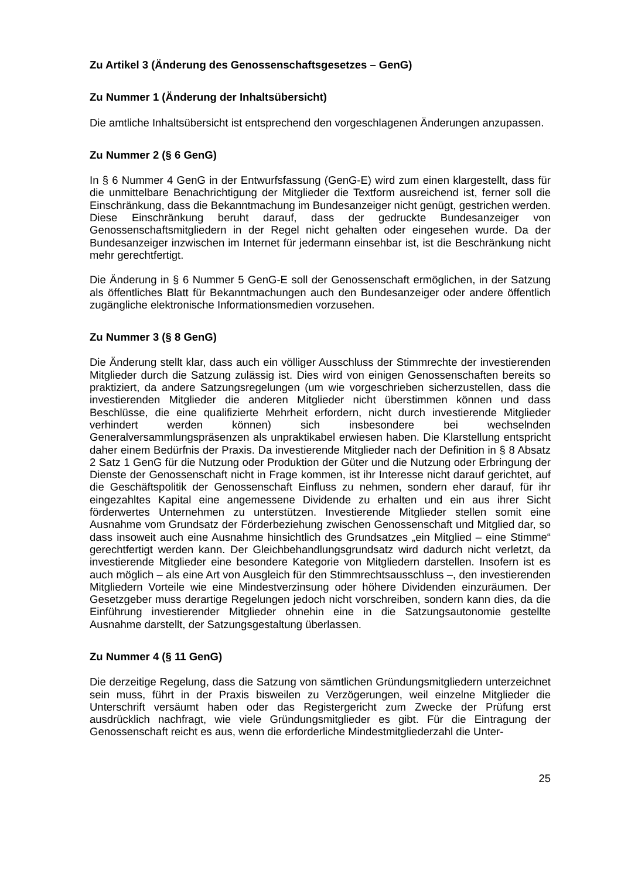Zu Artikel 3 (Änderung des Genossenschaftsgesetzes – GenG)
Zu Nummer 1 (Änderung der Inhaltsübersicht)
Die amtliche Inhaltsübersicht ist entsprechend den vorgeschlagenen Änderungen anzupassen.
Zu Nummer 2 (§ 6 GenG)
In § 6 Nummer 4 GenG in der Entwurfsfassung (GenG-E) wird zum einen klargestellt, dass für die unmittelbare Benachrichtigung der Mitglieder die Textform ausreichend ist, ferner soll die Einschränkung, dass die Bekanntmachung im Bundesanzeiger nicht genügt, gestrichen werden. Diese Einschränkung beruht darauf, dass der gedruckte Bundesanzeiger von Genossenschaftsmitgliedern in der Regel nicht gehalten oder eingesehen wurde. Da der Bundesanzeiger inzwischen im Internet für jedermann einsehbar ist, ist die Beschränkung nicht mehr gerechtfertigt.
Die Änderung in § 6 Nummer 5 GenG-E soll der Genossenschaft ermöglichen, in der Satzung als öffentliches Blatt für Bekanntmachungen auch den Bundesanzeiger oder andere öffentlich zugängliche elektronische Informationsmedien vorzusehen.
Zu Nummer 3 (§ 8 GenG)
Die Änderung stellt klar, dass auch ein völliger Ausschluss der Stimmrechte der investierenden Mitglieder durch die Satzung zulässig ist. Dies wird von einigen Genossenschaften bereits so praktiziert, da andere Satzungsregelungen (um wie vorgeschrieben sicherzustellen, dass die investierenden Mitglieder die anderen Mitglieder nicht überstimmen können und dass Beschlüsse, die eine qualifizierte Mehrheit erfordern, nicht durch investierende Mitglieder verhindert werden können) sich insbesondere bei wechselnden Generalversammlungspräsenzen als unpraktikabel erwiesen haben. Die Klarstellung entspricht daher einem Bedürfnis der Praxis. Da investierende Mitglieder nach der Definition in § 8 Absatz 2 Satz 1 GenG für die Nutzung oder Produktion der Güter und die Nutzung oder Erbringung der Dienste der Genossenschaft nicht in Frage kommen, ist ihr Interesse nicht darauf gerichtet, auf die Geschäftspolitik der Genossenschaft Einfluss zu nehmen, sondern eher darauf, für ihr eingezahltes Kapital eine angemessene Dividende zu erhalten und ein aus ihrer Sicht förderwertes Unternehmen zu unterstützen. Investierende Mitglieder stellen somit eine Ausnahme vom Grundsatz der Förderbeziehung zwischen Genossenschaft und Mitglied dar, so dass insoweit auch eine Ausnahme hinsichtlich des Grundsatzes „ein Mitglied – eine Stimme“ gerechtfertigt werden kann. Der Gleichbehandlungsgrundsatz wird dadurch nicht verletzt, da investierende Mitglieder eine besondere Kategorie von Mitgliedern darstellen. Insofern ist es auch möglich – als eine Art von Ausgleich für den Stimmrechtsausschluss –, den investierenden Mitgliedern Vorteile wie eine Mindestverzinsung oder höhere Dividenden einzuräumen. Der Gesetzgeber muss derartige Regelungen jedoch nicht vorschreiben, sondern kann dies, da die Einführung investierender Mitglieder ohnehin eine in die Satzungsautonomie gestellte Ausnahme darstellt, der Satzungsgestaltung überlassen.
Zu Nummer 4 (§ 11 GenG)
Die derzeitige Regelung, dass die Satzung von sämtlichen Gründungsmitgliedern unterzeichnet sein muss, führt in der Praxis bisweilen zu Verzögerungen, weil einzelne Mitglieder die Unterschrift versäumt haben oder das Registergericht zum Zwecke der Prüfung erst ausdrücklich nachfragt, wie viele Gründungsmitglieder es gibt. Für die Eintragung der Genossenschaft reicht es aus, wenn die erforderliche Mindestmitgliederzahl die Unter-
25